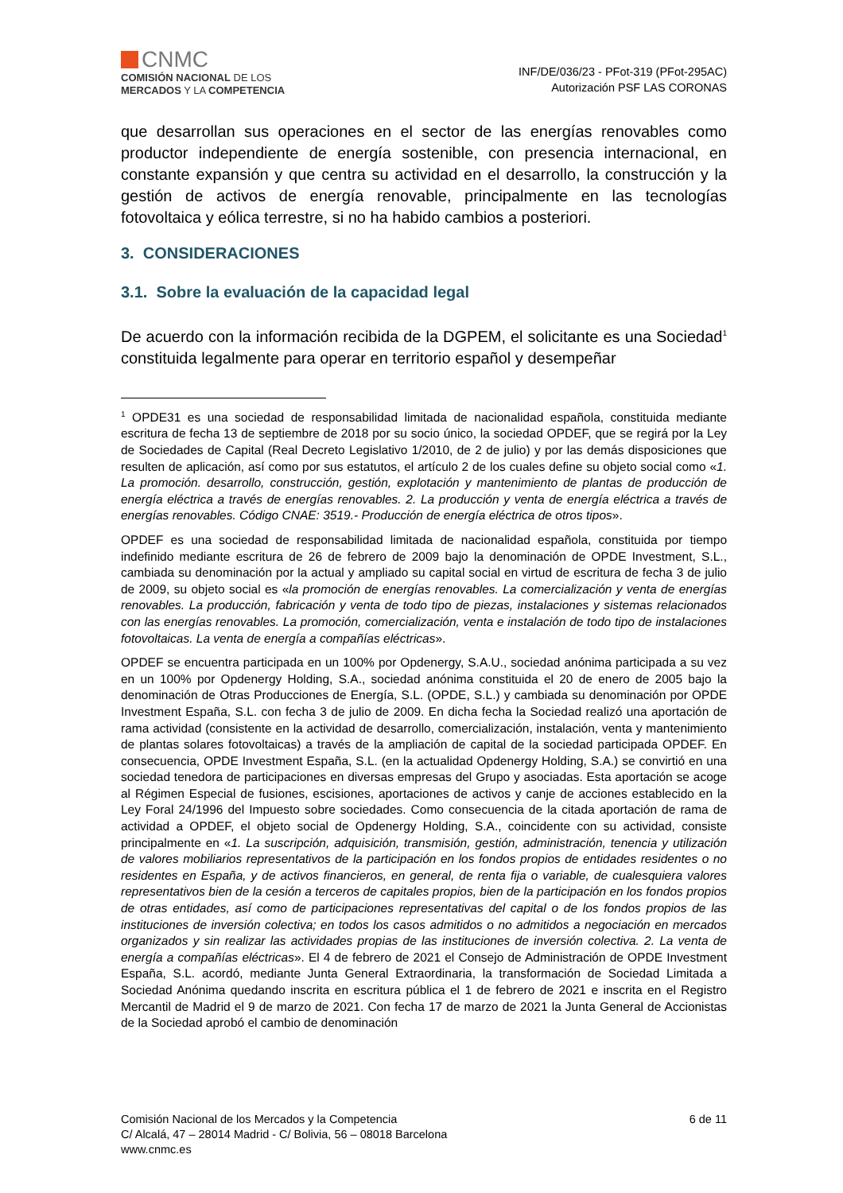CNMC
COMISIÓN NACIONAL DE LOS
MERCADOS Y LA COMPETENCIA
INF/DE/036/23 - PFot-319 (PFot-295AC)
Autorización PSF LAS CORONAS
que desarrollan sus operaciones en el sector de las energías renovables como productor independiente de energía sostenible, con presencia internacional, en constante expansión y que centra su actividad en el desarrollo, la construcción y la gestión de activos de energía renovable, principalmente en las tecnologías fotovoltaica y eólica terrestre, si no ha habido cambios a posteriori.
3. CONSIDERACIONES
3.1. Sobre la evaluación de la capacidad legal
De acuerdo con la información recibida de la DGPEM, el solicitante es una Sociedad<sup>1</sup> constituida legalmente para operar en territorio español y desempeñar
<sup>1</sup> OPDE31 es una sociedad de responsabilidad limitada de nacionalidad española, constituida mediante escritura de fecha 13 de septiembre de 2018 por su socio único, la sociedad OPDEF, que se regirá por la Ley de Sociedades de Capital (Real Decreto Legislativo 1/2010, de 2 de julio) y por las demás disposiciones que resulten de aplicación, así como por sus estatutos, el artículo 2 de los cuales define su objeto social como «1. La promoción. desarrollo, construcción, gestión, explotación y mantenimiento de plantas de producción de energía eléctrica a través de energías renovables. 2. La producción y venta de energía eléctrica a través de energías renovables. Código CNAE: 3519.- Producción de energía eléctrica de otros tipos».
OPDEF es una sociedad de responsabilidad limitada de nacionalidad española, constituida por tiempo indefinido mediante escritura de 26 de febrero de 2009 bajo la denominación de OPDE Investment, S.L., cambiada su denominación por la actual y ampliado su capital social en virtud de escritura de fecha 3 de julio de 2009, su objeto social es «la promoción de energías renovables. La comercialización y venta de energías renovables. La producción, fabricación y venta de todo tipo de piezas, instalaciones y sistemas relacionados con las energías renovables. La promoción, comercialización, venta e instalación de todo tipo de instalaciones fotovoltaicas. La venta de energía a compañías eléctricas».
OPDEF se encuentra participada en un 100% por Opdenergy, S.A.U., sociedad anónima participada a su vez en un 100% por Opdenergy Holding, S.A., sociedad anónima constituida el 20 de enero de 2005 bajo la denominación de Otras Producciones de Energía, S.L. (OPDE, S.L.) y cambiada su denominación por OPDE Investment España, S.L. con fecha 3 de julio de 2009. En dicha fecha la Sociedad realizó una aportación de rama actividad (consistente en la actividad de desarrollo, comercialización, instalación, venta y mantenimiento de plantas solares fotovoltaicas) a través de la ampliación de capital de la sociedad participada OPDEF. En consecuencia, OPDE Investment España, S.L. (en la actualidad Opdenergy Holding, S.A.) se convirtió en una sociedad tenedora de participaciones en diversas empresas del Grupo y asociadas. Esta aportación se acoge al Régimen Especial de fusiones, escisiones, aportaciones de activos y canje de acciones establecido en la Ley Foral 24/1996 del Impuesto sobre sociedades. Como consecuencia de la citada aportación de rama de actividad a OPDEF, el objeto social de Opdenergy Holding, S.A., coincidente con su actividad, consiste principalmente en «1. La suscripción, adquisición, transmisión, gestión, administración, tenencia y utilización de valores mobiliarios representativos de la participación en los fondos propios de entidades residentes o no residentes en España, y de activos financieros, en general, de renta fija o variable, de cualesquiera valores representativos bien de la cesión a terceros de capitales propios, bien de la participación en los fondos propios de otras entidades, así como de participaciones representativas del capital o de los fondos propios de las instituciones de inversión colectiva; en todos los casos admitidos o no admitidos a negociación en mercados organizados y sin realizar las actividades propias de las instituciones de inversión colectiva. 2. La venta de energía a compañías eléctricas». El 4 de febrero de 2021 el Consejo de Administración de OPDE Investment España, S.L. acordó, mediante Junta General Extraordinaria, la transformación de Sociedad Limitada a Sociedad Anónima quedando inscrita en escritura pública el 1 de febrero de 2021 e inscrita en el Registro Mercantil de Madrid el 9 de marzo de 2021. Con fecha 17 de marzo de 2021 la Junta General de Accionistas de la Sociedad aprobó el cambio de denominación
Comisión Nacional de los Mercados y la Competencia
C/ Alcalá, 47 – 28014 Madrid - C/ Bolivia, 56 – 08018 Barcelona
www.cnmc.es
6 de 11